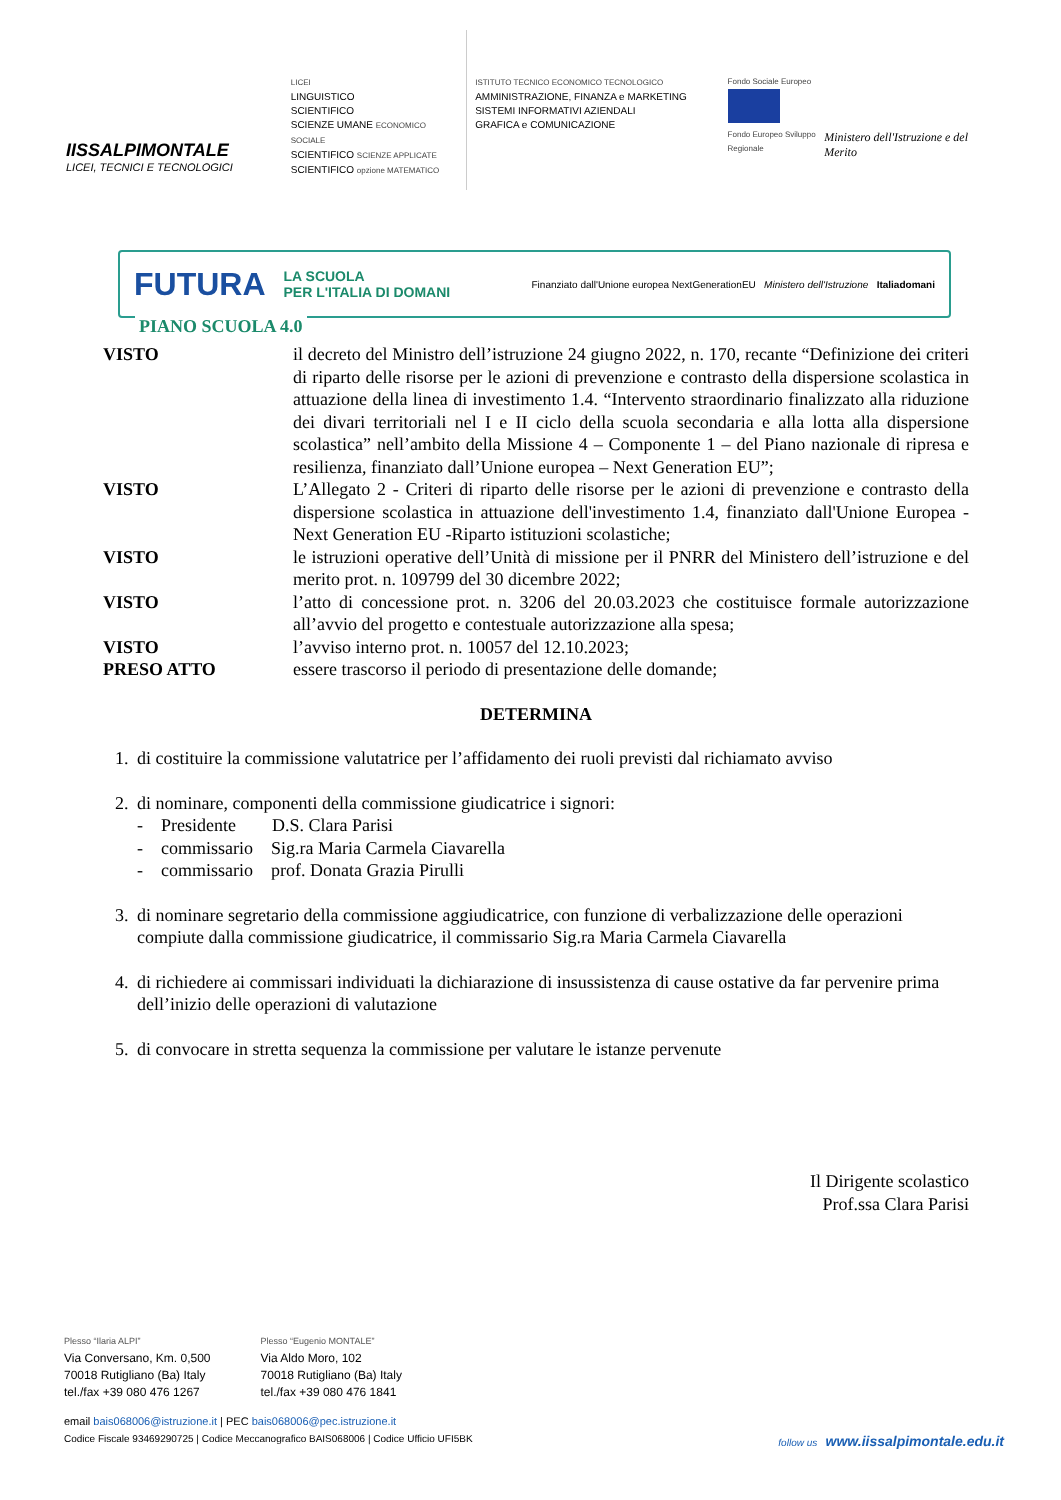IISSALPIMONTALE
LICEI, TECNICI E TECNOLOGICI
LICEI
LINGUISTICO
SCIENTIFICO
SCIENZE UMANE ECONOMICO SOCIALE
SCIENTIFICO SCIENZE APPLICATE
SCIENTIFICO opzione MATEMATICO
ISTITUTO TECNICO ECONOMICO TECNOLOGICO
AMMINISTRAZIONE, FINANZA e MARKETING
SISTEMI INFORMATIVI AZIENDALI
GRAFICA e COMUNICAZIONE
Fondo Sociale Europeo
Fondo Europeo Sviluppo Regionale
Ministero dell'Istruzione e del Merito
FUTURA LA SCUOLA
PER L'ITALIA DI DOMANI Finanziato dall'Unione europea NextGenerationEU Ministero dell'Istruzione Italiadomani
PIANO SCUOLA 4.0
VISTO il decreto del Ministro dell’istruzione 24 giugno 2022, n. 170, recante “Definizione dei criteri di riparto delle risorse per le azioni di prevenzione e contrasto della dispersione scolastica in attuazione della linea di investimento 1.4. “Intervento straordinario finalizzato alla riduzione dei divari territoriali nel I e II ciclo della scuola secondaria e alla lotta alla dispersione scolastica” nell’ambito della Missione 4 – Componente 1 – del Piano nazionale di ripresa e resilienza, finanziato dall’Unione europea – Next Generation EU”;
VISTO L’Allegato 2 - Criteri di riparto delle risorse per le azioni di prevenzione e contrasto della dispersione scolastica in attuazione dell'investimento 1.4, finanziato dall'Unione Europea - Next Generation EU -Riparto istituzioni scolastiche;
VISTO le istruzioni operative dell’Unità di missione per il PNRR del Ministero dell’istruzione e del merito prot. n. 109799 del 30 dicembre 2022;
VISTO l’atto di concessione prot. n. 3206 del 20.03.2023 che costituisce formale autorizzazione all’avvio del progetto e contestuale autorizzazione alla spesa;
VISTO l’avviso interno prot. n. 10057 del 12.10.2023;
PRESO ATTO essere trascorso il periodo di presentazione delle domande;
DETERMINA
1. di costituire la commissione valutatrice per l’affidamento dei ruoli previsti dal richiamato avviso
2. di nominare, componenti della commissione giudicatrice i signori:
- Presidente D.S. Clara Parisi
- commissario Sig.ra Maria Carmela Ciavarella
- commissario prof. Donata Grazia Pirulli
3. di nominare segretario della commissione aggiudicatrice, con funzione di verbalizzazione delle operazioni compiute dalla commissione giudicatrice, il commissario Sig.ra Maria Carmela Ciavarella
4. di richiedere ai commissari individuati la dichiarazione di insussistenza di cause ostative da far pervenire prima dell’inizio delle operazioni di valutazione
5. di convocare in stretta sequenza la commissione per valutare le istanze pervenute
Il Dirigente scolastico
Prof.ssa Clara Parisi
Plesso “Ilaria ALPI”
Via Conversano, Km. 0,500
70018 Rutigliano (Ba) Italy
tel./fax +39 080 476 1267
Plesso “Eugenio MONTALE”
Via Aldo Moro, 102
70018 Rutigliano (Ba) Italy
tel./fax +39 080 476 1841
email bais068006@istruzione.it | PEC bais068006@pec.istruzione.it
Codice Fiscale 93469290725 | Codice Meccanografico BAIS068006 | Codice Ufficio UFI5BK follow us www.iissalpimontale.edu.it